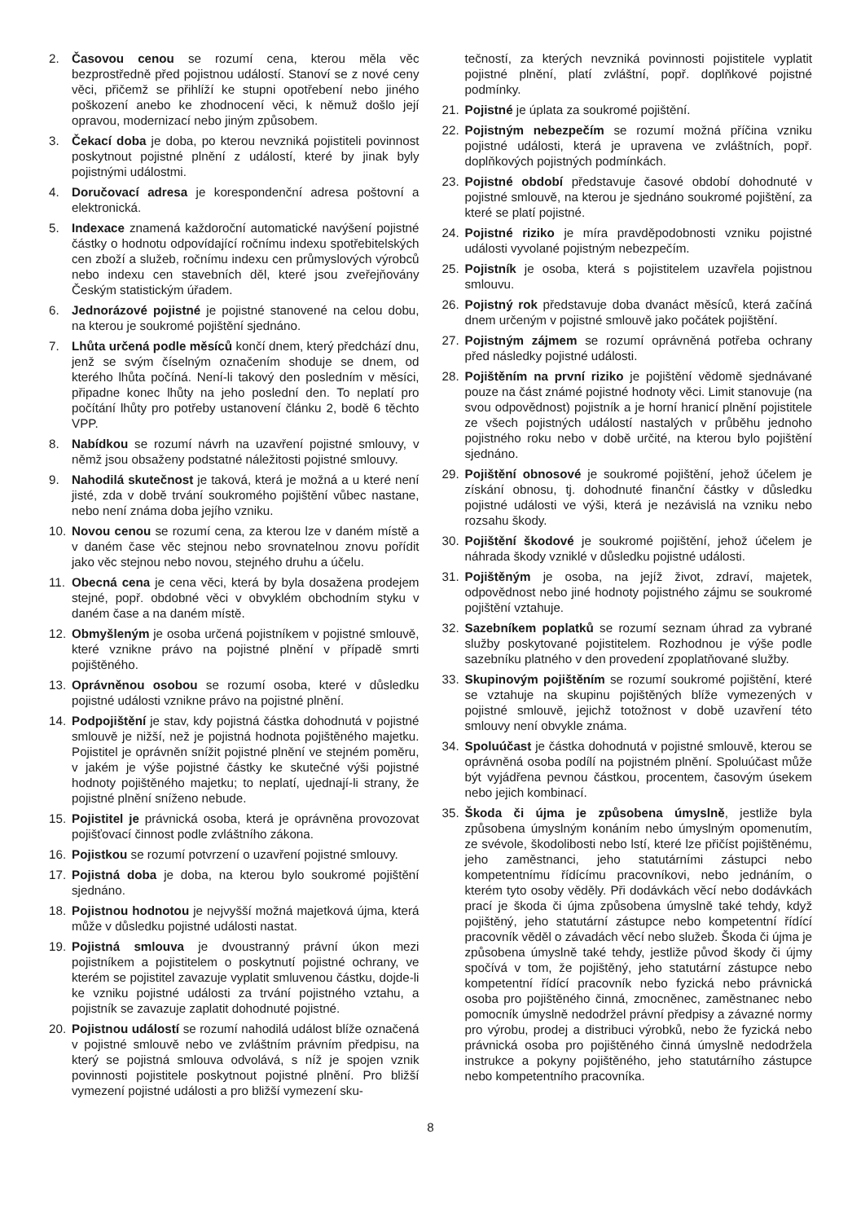2. Časovou cenou se rozumí cena, kterou měla věc bezprostředně před pojistnou událostí. Stanoví se z nové ceny věci, přičemž se přihlíží ke stupni opotřebení nebo jiného poškození anebo ke zhodnocení věci, k němuž došlo její opravou, modernizací nebo jiným způsobem.
3. Čekací doba je doba, po kterou nevzniká pojistiteli povinnost poskytnout pojistné plnění z událostí, které by jinak byly pojistnými událostmi.
4. Doručovací adresa je korespondenční adresa poštovní a elektronická.
5. Indexace znamená každoroční automatické navýšení pojistné částky o hodnotu odpovídající ročnímu indexu spotřebitelských cen zboží a služeb, ročnímu indexu cen průmyslových výrobců nebo indexu cen stavebních děl, které jsou zveřejňovány Českým statistickým úřadem.
6. Jednorázové pojistné je pojistné stanovené na celou dobu, na kterou je soukromé pojištění sjednáno.
7. Lhůta určená podle měsíců končí dnem, který předchází dnu, jenž se svým číselným označením shoduje se dnem, od kterého lhůta počíná. Není-li takový den posledním v měsíci, připadne konec lhůty na jeho poslední den. To neplatí pro počítání lhůty pro potřeby ustanovení článku 2, bodě 6 těchto VPP.
8. Nabídkou se rozumí návrh na uzavření pojistné smlouvy, v němž jsou obsaženy podstatné náležitosti pojistné smlouvy.
9. Nahodilá skutečnost je taková, která je možná a u které není jisté, zda v době trvání soukromého pojištění vůbec nastane, nebo není známa doba jejího vzniku.
10. Novou cenou se rozumí cena, za kterou lze v daném místě a v daném čase věc stejnou nebo srovnatelnou znovu pořídit jako věc stejnou nebo novou, stejného druhu a účelu.
11. Obecná cena je cena věci, která by byla dosažena prodejem stejné, popř. obdobné věci v obvyklém obchodním styku v daném čase a na daném místě.
12. Obmyšleným je osoba určená pojistníkem v pojistné smlouvě, které vznikne právo na pojistné plnění v případě smrti pojištěného.
13. Oprávněnou osobou se rozumí osoba, které v důsledku pojistné události vznikne právo na pojistné plnění.
14. Podpojištění je stav, kdy pojistná částka dohodnutá v pojistné smlouvě je nižší, než je pojistná hodnota pojištěného majetku. Pojistitel je oprávněn snížit pojistné plnění ve stejném poměru, v jakém je výše pojistné částky ke skutečné výši pojistné hodnoty pojištěného majetku; to neplatí, ujednají-li strany, že pojistné plnění sníženo nebude.
15. Pojistitel je právnická osoba, která je oprávněna provozovat pojišťovací činnost podle zvláštního zákona.
16. Pojistkou se rozumí potvrzení o uzavření pojistné smlouvy.
17. Pojistná doba je doba, na kterou bylo soukromé pojištění sjednáno.
18. Pojistnou hodnotou je nejvyšší možná majetková újma, která může v důsledku pojistné události nastat.
19. Pojistná smlouva je dvoustranný právní úkon mezi pojistníkem a pojistitelem o poskytnutí pojistné ochrany, ve kterém se pojistitel zavazuje vyplatit smluvenou částku, dojde-li ke vzniku pojistné události za trvání pojistného vztahu, a pojistník se zavazuje zaplatit dohodnuté pojistné.
20. Pojistnou událostí se rozumí nahodilá událost blíže označená v pojistné smlouvě nebo ve zvláštním právním předpisu, na který se pojistná smlouva odvolává, s níž je spojen vznik povinnosti pojistitele poskytnout pojistné plnění. Pro bližší vymezení pojistné události a pro bližší vymezení sku-
tečností, za kterých nevzniká povinnosti pojistitele vyplatit pojistné plnění, platí zvláštní, popř. doplňkové pojistné podmínky.
21. Pojistné je úplata za soukromé pojištění.
22. Pojistným nebezpečím se rozumí možná příčina vzniku pojistné události, která je upravena ve zvláštních, popř. doplňkových pojistných podmínkách.
23. Pojistné období představuje časové období dohodnuté v pojistné smlouvě, na kterou je sjednáno soukromé pojištění, za které se platí pojistné.
24. Pojistné riziko je míra pravděpodobnosti vzniku pojistné události vyvolané pojistným nebezpečím.
25. Pojistník je osoba, která s pojistitelem uzavřela pojistnou smlouvu.
26. Pojistný rok představuje doba dvanáct měsíců, která začíná dnem určeným v pojistné smlouvě jako počátek pojištění.
27. Pojistným zájmem se rozumí oprávněná potřeba ochrany před následky pojistné události.
28. Pojištěním na první riziko je pojištění vědomě sjednávané pouze na část známé pojistné hodnoty věci. Limit stanovuje (na svou odpovědnost) pojistník a je horní hranicí plnění pojistitele ze všech pojistných událostí nastalých v průběhu jednoho pojistného roku nebo v době určité, na kterou bylo pojištění sjednáno.
29. Pojištění obnosové je soukromé pojištění, jehož účelem je získání obnosu, tj. dohodnuté finanční částky v důsledku pojistné události ve výši, která je nezávislá na vzniku nebo rozsahu škody.
30. Pojištění škodové je soukromé pojištění, jehož účelem je náhrada škody vzniklé v důsledku pojistné události.
31. Pojištěným je osoba, na jejíž život, zdraví, majetek, odpovědnost nebo jiné hodnoty pojistného zájmu se soukromé pojištění vztahuje.
32. Sazebníkem poplatků se rozumí seznam úhrad za vybrané služby poskytované pojistitelem. Rozhodnou je výše podle sazebníku platného v den provedení zpoplatňované služby.
33. Skupinovým pojištěním se rozumí soukromé pojištění, které se vztahuje na skupinu pojištěných blíže vymezených v pojistné smlouvě, jejichž totožnost v době uzavření této smlouvy není obvykle známa.
34. Spoluúčast je částka dohodnutá v pojistné smlouvě, kterou se oprávněná osoba podílí na pojistném plnění. Spoluúčast může být vyjádřena pevnou částkou, procentem, časovým úsekem nebo jejich kombinací.
35. Škoda či újma je způsobena úmyslně, jestliže byla způsobena úmyslným konáním nebo úmyslným opomenutím, ze svévole, škodolibosti nebo lstí, které lze přičíst pojištěnému, jeho zaměstnanci, jeho statutárními zástupci nebo kompetentnímu řídícímu pracovníkovi, nebo jednáním, o kterém tyto osoby věděly. Při dodávkách věcí nebo dodávkách prací je škoda či újma způsobena úmyslně také tehdy, když pojištěný, jeho statutární zástupce nebo kompetentní řídící pracovník věděl o závadách věcí nebo služeb. Škoda či újma je způsobena úmyslně také tehdy, jestliže původ škody či újmy spočívá v tom, že pojištěný, jeho statutární zástupce nebo kompetentní řídící pracovník nebo fyzická nebo právnická osoba pro pojištěného činná, zmocněnec, zaměstnanec nebo pomocník úmyslně nedodržel právní předpisy a závazné normy pro výrobu, prodej a distribuci výrobků, nebo že fyzická nebo právnická osoba pro pojištěného činná úmyslně nedodržela instrukce a pokyny pojištěného, jeho statutárního zástupce nebo kompetentního pracovníka.
8